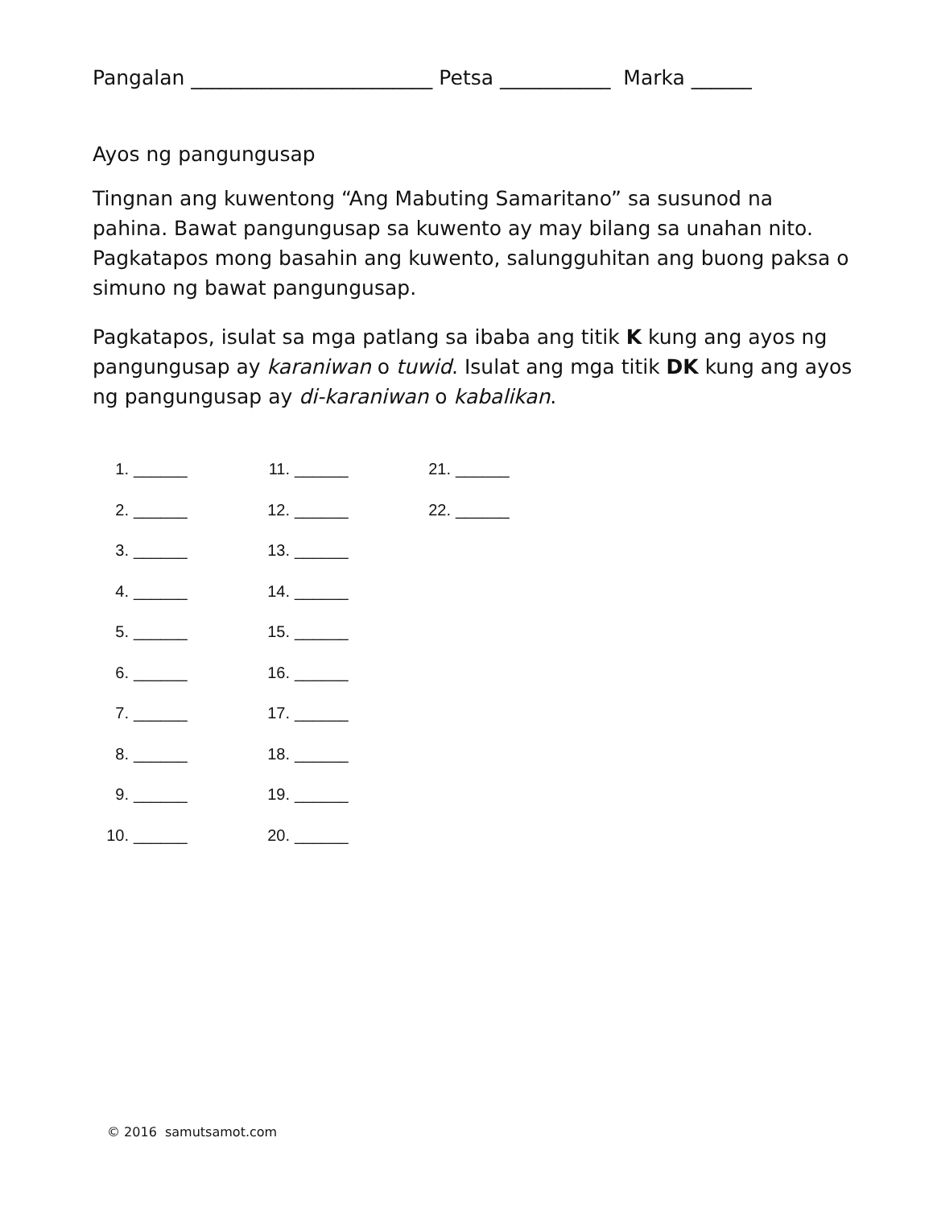Pangalan ________________________ Petsa ___________ Marka ______
Ayos ng pangungusap
Tingnan ang kuwentong “Ang Mabuting Samaritano” sa susunod na pahina. Bawat pangungusap sa kuwento ay may bilang sa unahan nito. Pagkatapos mong basahin ang kuwento, salungguhitan ang buong paksa o simuno ng bawat pangungusap.
Pagkatapos, isulat sa mga patlang sa ibaba ang titik K kung ang ayos ng pangungusap ay karaniwan o tuwid. Isulat ang mga titik DK kung ang ayos ng pangungusap ay di-karaniwan o kabalikan.
1. ______
2. ______
3. ______
4. ______
5. ______
6. ______
7. ______
8. ______
9. ______
10. ______
11. ______
12. ______
13. ______
14. ______
15. ______
16. ______
17. ______
18. ______
19. ______
20. ______
21. ______
22. ______
© 2016 samutsamot.com